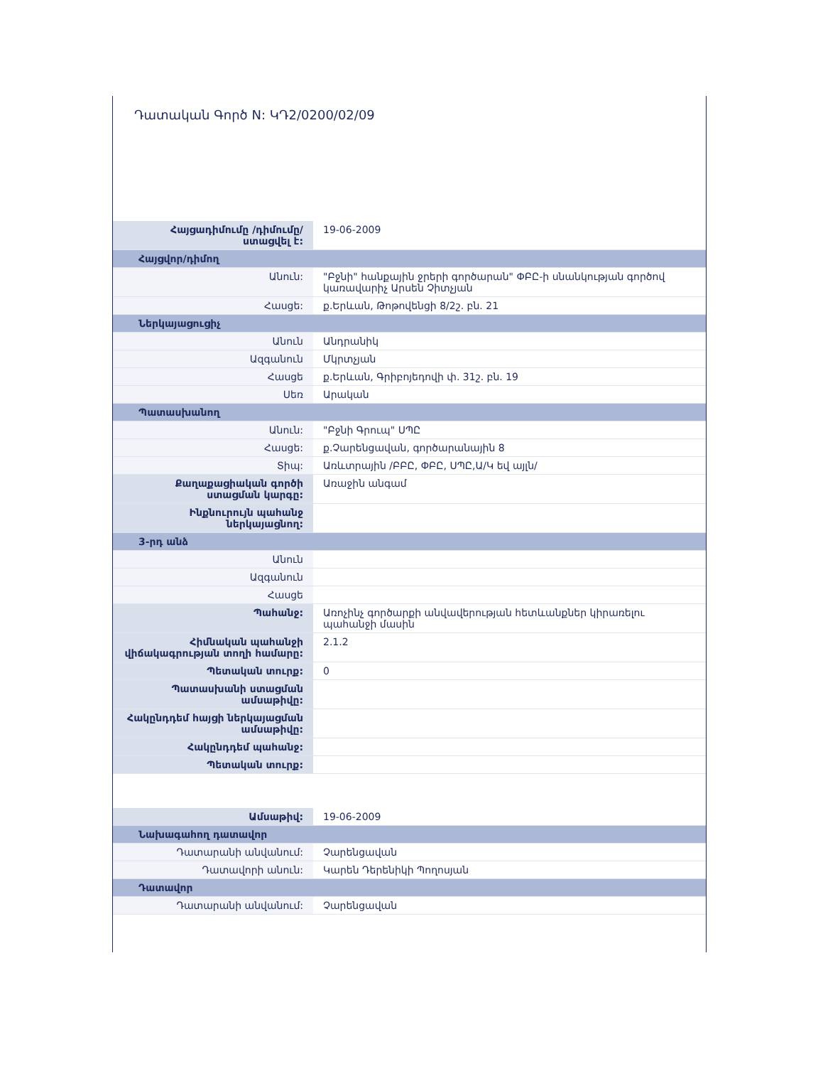Դատական Գործ N: ԿԴ2/0200/02/09
| Հայցադիմումը /դիմումը/ ստացվել է: | 19-06-2009 |
| Հայցվոր/դիմող | |
| Անուն: | "Բջնի" հանքային ջրերի գործարան" ՓԲԸ-ի սնանկության գործով կառավարիչ Արսեն Չիտչյան |
| Հասցե: | ք.Երևան, Թոթովենցի 8/2շ. բն. 21 |
| Ներկայացուցիչ | |
| Անուն | Անդրանիկ |
| Ազգանուն | Մկրտչյան |
| Հասցե | ք.Երևան, Գրիբոյեդովի փ. 31շ. բն. 19 |
| Սեռ | Արական |
| Պատասխանող | |
| Անուն: | "Բջնի Գրուպ" ՍՊԸ |
| Հասցե: | ք.Չարենցավան, գործարանային 8 |
| Տիպ: | Առևտրային /ԲԲԸ, ՓԲԸ, ՍՊԸ,Ա/Կ եվ այլն/ |
| Քաղաքացիական գործի ստացման կարգը: | Առաջին անգամ |
| Ինքնուրույն պահանջ ներկայացնող: | |
| 3-րդ անձ | |
| Անուն | |
| Ազգանուն | |
| Հասցե | |
| Պահանջ: | Առոչինչ գործարքի անվավերության հետևանքներ կիրառելու պահանջի մասին |
| Հիմնական պահանջի վիճակագրության տողի համարը: | 2.1.2 |
| Պետական տուրք: | 0 |
| Պատասխանի ստացման ամսաթիվը: | |
| Հակընդդեմ հայցի ներկայացման ամսաթիվը: | |
| Հակընդդեմ պահանջ: | |
| Պետական տուրք: | |
| Ամսաթիվ: | 19-06-2009 |
| Նախագահող դատավոր | |
| Դատարանի անվանում: | Չարենցավան |
| Դատավորի անուն: | Կարեն Դերենիկի Պողոսյան |
| Դատավոր | |
| Դատարանի անվանում: | Չարենցավան |